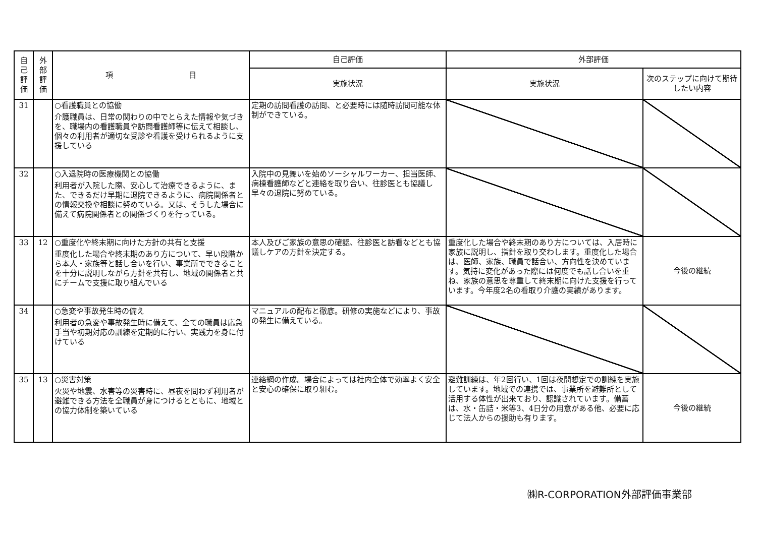| 自 己 評 価 | 外 部 評 価 | 項 目 | 自己評価 | 外部評価 | |
| --- | --- | --- | --- | --- | --- |
| | | | 実施状況 | 実施状況 | 次のステップに向けて期待したい内容 |
| 31 | | ○看護職員との協働 介護職員は、日常の関わりの中でとらえた情報や気づきを、職場内の看護職員や訪問看護師等に伝えて相談し、個々の利用者が適切な受診や看護を受けられるように支援している | 定期の訪問看護の訪問、と必要時には随時訪問可能な体制ができている。 | | |
| 32 | | ○入退院時の医療機関との協働 利用者が入院した際、安心して治療できるように、また、できるだけ早期に退院できるように、病院関係者との情報交換や相談に努めている。又は、そうした場合に備えて病院関係者との関係づくりを行っている。 | 入院中の見舞いを始めソーシャルワーカー、担当医師、病棟看護師などと連絡を取り合い、往診医とも協議し早々の退院に努めている。 | | |
| 33 | 12 | ○重度化や終末期に向けた方針の共有と支援 重度化した場合や終末期のあり方について、早い段階から本人・家族等と話し合いを行い、事業所でできることを十分に説明しながら方針を共有し、地域の関係者と共にチームで支援に取り組んでいる | 本人及びご家族の意思の確認、往診医と訪看などとも協議しケアの方針を決定する。 | 重度化した場合や終末期のあり方については、入居時に家族に説明し、指針を取り交わします。重度化した場合は、医師、家族、職員で話合い、方向性を決めています。気持に変化があった際には何度でも話し合いを重ね、家族の意思を尊重して終末期に向けた支援を行っています。今年度2名の看取り介護の実績があります。 | 今後の継続 |
| 34 | | ○急変や事故発生時の備え 利用者の急変や事故発生時に備えて、全ての職員は応急手当や初期対応の訓練を定期的に行い、実践力を身に付けている | マニュアルの配布と徹底。研修の実施などにより、事故の発生に備えている。 | | |
| 35 | 13 | ○災害対策 火災や地震、水害等の災害時に、昼夜を問わず利用者が避難できる方法を全職員が身につけるとともに、地域との協力体制を築いている | 連絡網の作成。場合によっては社内全体で効率よく安全と安心の確保に取り組む。 | 避難訓練は、年2回行い、1回は夜間想定での訓練を実施しています。地域での連携では、事業所を避難所として活用する体性が出来ており、認識されています。備蓄は、水・缶詰・米等3、4日分の用意がある他、必要に応じて法人からの援助も有ります。 | 今後の継続 |
㈱R-CORPORATION外部評価事業部